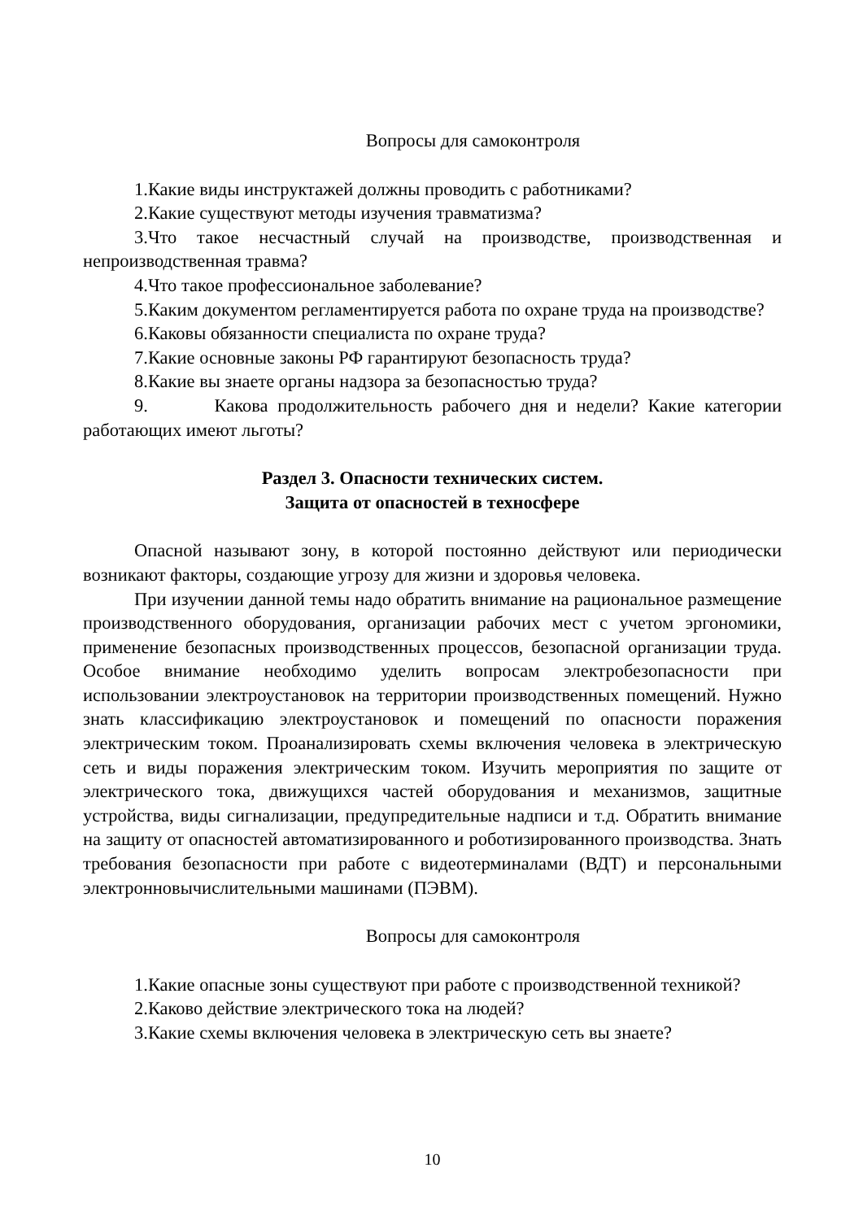Вопросы для самоконтроля
1.Какие виды инструктажей должны проводить с работниками?
2.Какие существуют методы изучения травматизма?
3.Что такое несчастный случай на производстве, производственная и непроизводственная травма?
4.Что такое профессиональное заболевание?
5.Каким документом регламентируется работа по охране труда на производстве?
6.Каковы обязанности специалиста по охране труда?
7.Какие основные законы РФ гарантируют безопасность труда?
8.Какие вы знаете органы надзора за безопасностью труда?
9. Какова продолжительность рабочего дня и недели? Какие категории работающих имеют льготы?
Раздел 3. Опасности технических систем.
Защита от опасностей в техносфере
Опасной называют зону, в которой постоянно действуют или периодически возникают факторы, создающие угрозу для жизни и здоровья человека.
При изучении данной темы надо обратить внимание на рациональное размещение производственного оборудования, организации рабочих мест с учетом эргономики, применение безопасных производственных процессов, безопасной организации труда. Особое внимание необходимо уделить вопросам электробезопасности при использовании электроустановок на территории производственных помещений. Нужно знать классификацию электроустановок и помещений по опасности поражения электрическим током. Проанализировать схемы включения человека в электрическую сеть и виды поражения электрическим током. Изучить мероприятия по защите от электрического тока, движущихся частей оборудования и механизмов, защитные устройства, виды сигнализации, предупредительные надписи и т.д. Обратить внимание на защиту от опасностей автоматизированного и роботизированного производства. Знать требования безопасности при работе с видеотерминалами (ВДТ) и персональными электронновычислительными машинами (ПЭВМ).
Вопросы для самоконтроля
1.Какие опасные зоны существуют при работе с производственной техникой?
2.Каково действие электрического тока на людей?
3.Какие схемы включения человека в электрическую сеть вы знаете?
10